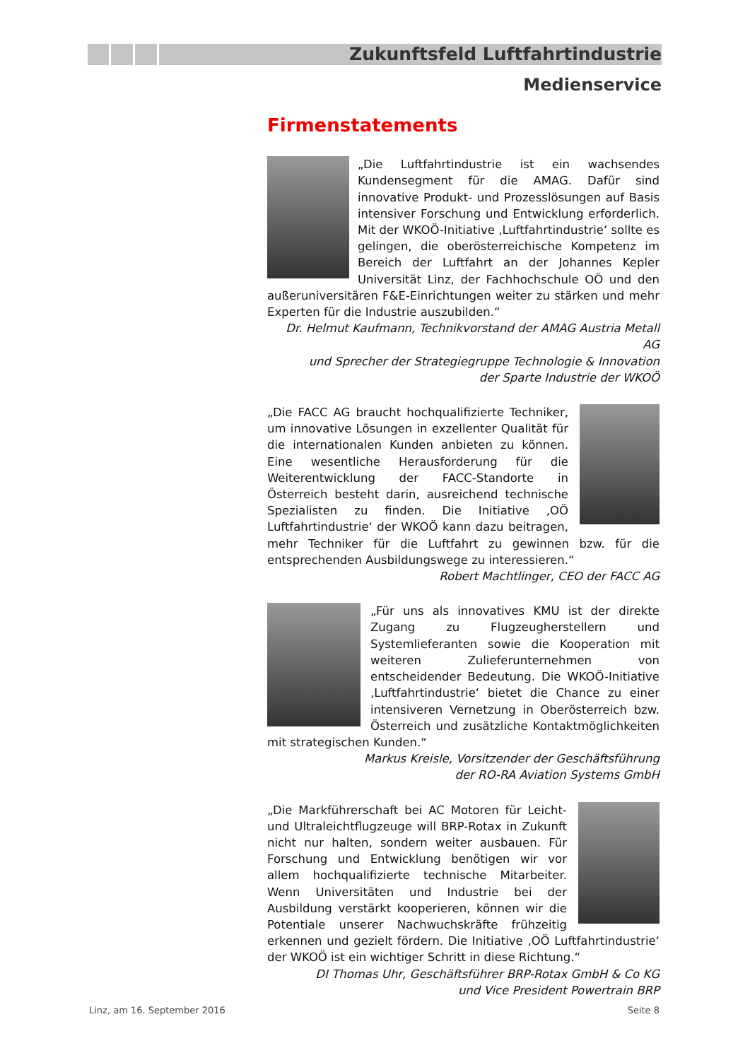Zukunftsfeld Luftfahrtindustrie
Medienservice
Firmenstatements
„Die Luftfahrtindustrie ist ein wachsendes Kundensegment für die AMAG. Dafür sind innovative Produkt- und Prozesslösungen auf Basis intensiver Forschung und Entwicklung erforderlich. Mit der WKOÖ-Initiative ‚Luftfahrtindustrie‘ sollte es gelingen, die oberösterreichische Kompetenz im Bereich der Luftfahrt an der Johannes Kepler Universität Linz, der Fachhochschule OÖ und den außeruniversitären F&E-Einrichtungen weiter zu stärken und mehr Experten für die Industrie auszubilden.“
Dr. Helmut Kaufmann, Technikvorstand der AMAG Austria Metall AG
und Sprecher der Strategiegruppe Technologie & Innovation
der Sparte Industrie der WKOÖ
„Die FACC AG braucht hochqualifizierte Techniker, um innovative Lösungen in exzellenter Qualität für die internationalen Kunden anbieten zu können. Eine wesentliche Herausforderung für die Weiterentwicklung der FACC-Standorte in Österreich besteht darin, ausreichend technische Spezialisten zu finden. Die Initiative ‚OÖ Luftfahrtindustrie‘ der WKOÖ kann dazu beitragen, mehr Techniker für die Luftfahrt zu gewinnen bzw. für die entsprechenden Ausbildungswege zu interessieren.“
Robert Machtlinger, CEO der FACC AG
„Für uns als innovatives KMU ist der direkte Zugang zu Flugzeugherstellern und Systemlieferanten sowie die Kooperation mit weiteren Zulieferunternehmen von entscheidender Bedeutung. Die WKOÖ-Initiative ‚Luftfahrtindustrie‘ bietet die Chance zu einer intensiveren Vernetzung in Oberösterreich bzw. Österreich und zusätzliche Kontaktmöglichkeiten mit strategischen Kunden.“
Markus Kreisle, Vorsitzender der Geschäftsführung
der RO-RA Aviation Systems GmbH
„Die Markführerschaft bei AC Motoren für Leicht- und Ultraleichtflugzeuge will BRP-Rotax in Zukunft nicht nur halten, sondern weiter ausbauen. Für Forschung und Entwicklung benötigen wir vor allem hochqualifizierte technische Mitarbeiter. Wenn Universitäten und Industrie bei der Ausbildung verstärkt kooperieren, können wir die Potentiale unserer Nachwuchskräfte frühzeitig erkennen und gezielt fördern. Die Initiative ‚OÖ Luftfahrtindustrie‘ der WKOÖ ist ein wichtiger Schritt in diese Richtung.“
DI Thomas Uhr, Geschäftsführer BRP-Rotax GmbH & Co KG
und Vice President Powertrain BRP
Linz, am 16. September 2016 Seite 8